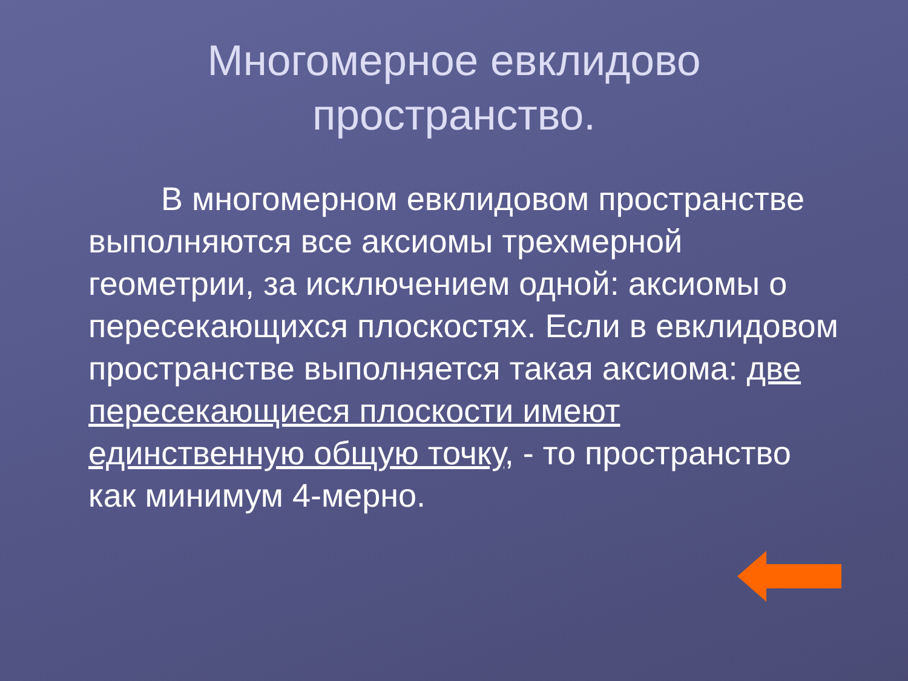Многомерное евклидово
пространство.
В многомерном евклидовом пространстве выполняются все аксиомы трехмерной геометрии, за исключением одной: аксиомы о пересекающихся плоскостях. Если в евклидовом пространстве выполняется такая аксиома: две пересекающиеся плоскости имеют единственную общую точку, - то пространство как минимум 4-мерно.